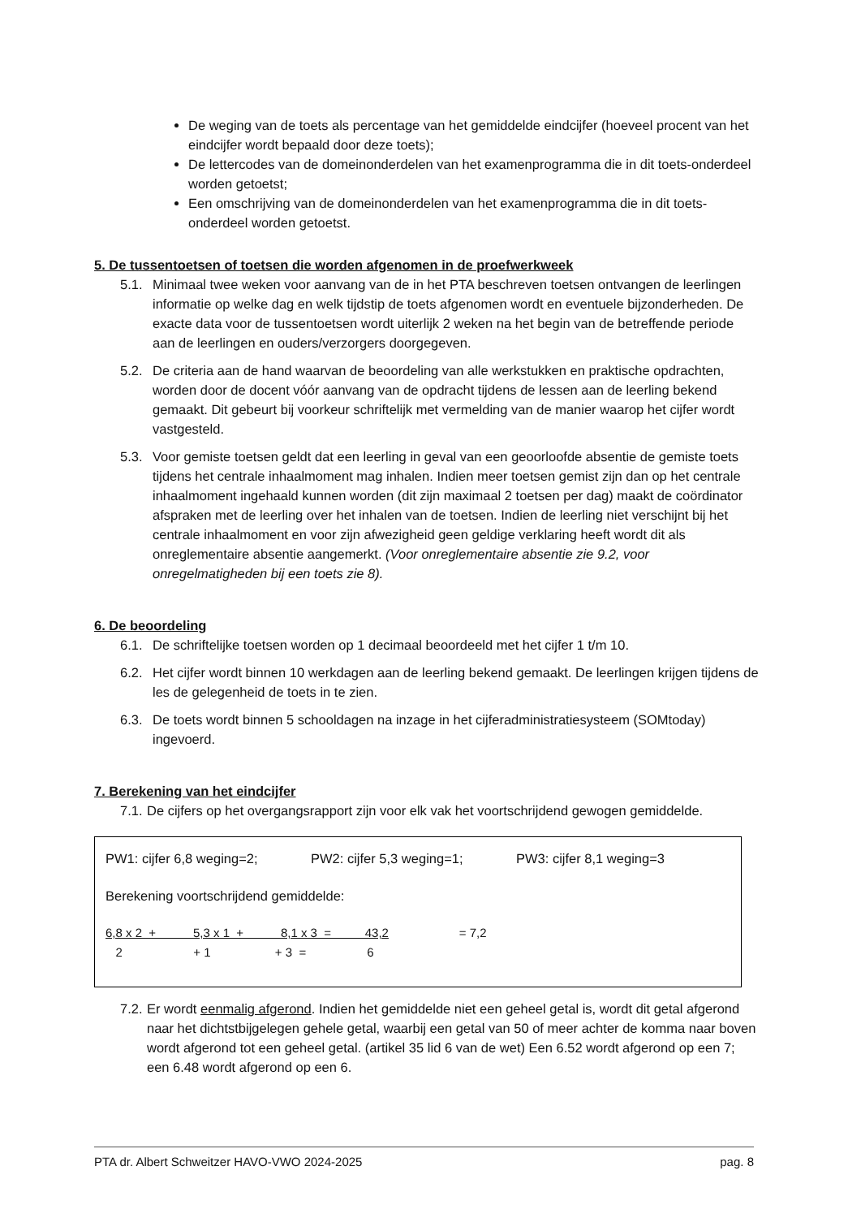De weging van de toets als percentage van het gemiddelde eindcijfer (hoeveel procent van het eindcijfer wordt bepaald door deze toets);
De lettercodes van de domeinonderdelen van het examenprogramma die in dit toets-onderdeel worden getoetst;
Een omschrijving van de domeinonderdelen van het examenprogramma die in dit toets-onderdeel worden getoetst.
5. De tussentoetsen of toetsen die worden afgenomen in de proefwerkweek
5.1. Minimaal twee weken voor aanvang van de in het PTA beschreven toetsen ontvangen de leerlingen informatie op welke dag en welk tijdstip de toets afgenomen wordt en eventuele bijzonderheden. De exacte data voor de tussentoetsen wordt uiterlijk 2 weken na het begin van de betreffende periode aan de leerlingen en ouders/verzorgers doorgegeven.
5.2. De criteria aan de hand waarvan de beoordeling van alle werkstukken en praktische opdrachten, worden door de docent vóór aanvang van de opdracht tijdens de lessen aan de leerling bekend gemaakt. Dit gebeurt bij voorkeur schriftelijk met vermelding van de manier waarop het cijfer wordt vastgesteld.
5.3. Voor gemiste toetsen geldt dat een leerling in geval van een geoorloofde absentie de gemiste toets tijdens het centrale inhaalmoment mag inhalen. Indien meer toetsen gemist zijn dan op het centrale inhaalmoment ingehaald kunnen worden (dit zijn maximaal 2 toetsen per dag) maakt de coördinator afspraken met de leerling over het inhalen van de toetsen. Indien de leerling niet verschijnt bij het centrale inhaalmoment en voor zijn afwezigheid geen geldige verklaring heeft wordt dit als onreglementaire absentie aangemerkt. (Voor onreglementaire absentie zie 9.2, voor onregelmatigheden bij een toets zie 8).
6. De beoordeling
6.1. De schriftelijke toetsen worden op 1 decimaal beoordeeld met het cijfer 1 t/m 10.
6.2. Het cijfer wordt binnen 10 werkdagen aan de leerling bekend gemaakt. De leerlingen krijgen tijdens de les de gelegenheid de toets in te zien.
6.3. De toets wordt binnen 5 schooldagen na inzage in het cijferadministratiesysteem (SOMtoday) ingevoerd.
7. Berekening van het eindcijfer
7.1. De cijfers op het overgangsrapport zijn voor elk vak het voortschrijdend gewogen gemiddelde.
PW1: cijfer 6,8 weging=2; PW2: cijfer 5,3 weging=1; PW3: cijfer 8,1 weging=3
Berekening voortschrijdend gemiddelde:
6,8 x 2 + 5,3 x 1 + 8,1 x 3 = 43,2 = 7,2
2 + 1 + 3 = 6
7.2. Er wordt eenmalig afgerond. Indien het gemiddelde niet een geheel getal is, wordt dit getal afgerond naar het dichtstbijgelegen gehele getal, waarbij een getal van 50 of meer achter de komma naar boven wordt afgerond tot een geheel getal. (artikel 35 lid 6 van de wet) Een 6.52 wordt afgerond op een 7; een 6.48 wordt afgerond op een 6.
PTA dr. Albert Schweitzer HAVO-VWO 2024-2025 pag. 8